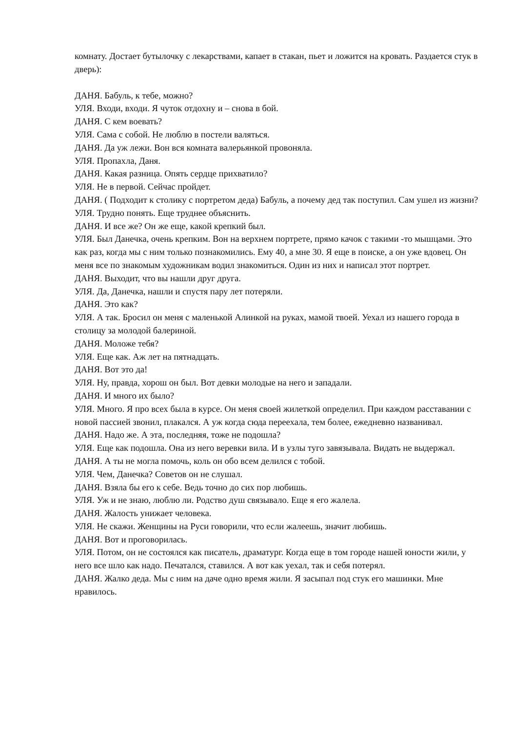комнату. Достает бутылочку с лекарствами, капает в стакан, пьет и ложится на кровать. Раздается стук в дверь):
ДАНЯ. Бабуль, к тебе, можно?
УЛЯ. Входи, входи. Я чуток отдохну и – снова в бой.
ДАНЯ. С кем воевать?
УЛЯ. Сама с собой. Не люблю в постели валяться.
ДАНЯ. Да уж лежи. Вон вся комната валерьянкой провоняла.
УЛЯ. Пропахла, Даня.
ДАНЯ. Какая разница. Опять сердце прихватило?
УЛЯ. Не в первой. Сейчас пройдет.
ДАНЯ. ( Подходит к столику с портретом деда) Бабуль, а почему дед так поступил. Сам ушел из жизни?
УЛЯ. Трудно понять. Еще труднее объяснить.
ДАНЯ. И все же? Он же еще, какой крепкий был.
УЛЯ. Был Данечка, очень крепким. Вон на верхнем портрете, прямо качок с такими -то мышцами. Это как раз, когда мы с ним только познакомились. Ему 40, а мне 30. Я еще в поиске, а он уже вдовец. Он меня все по знакомым художникам водил знакомиться. Один из них и написал этот портрет.
ДАНЯ. Выходит, что вы нашли друг друга.
УЛЯ. Да, Данечка, нашли и спустя пару лет потеряли.
ДАНЯ. Это как?
УЛЯ. А так. Бросил он меня с маленькой Алинкой на руках, мамой твоей. Уехал из нашего города в столицу за молодой балериной.
ДАНЯ. Моложе тебя?
УЛЯ. Еще как. Аж лет на пятнадцать.
ДАНЯ. Вот это да!
УЛЯ. Ну, правда, хорош он был. Вот девки молодые на него и западали.
ДАНЯ. И много их было?
УЛЯ. Много. Я про всех была в курсе. Он меня своей жилеткой определил. При каждом расставании с новой пассией звонил, плакался. А уж когда сюда переехала, тем более, ежедневно названивал.
ДАНЯ. Надо же. А эта, последняя, тоже не подошла?
УЛЯ. Еще как подошла. Она из него веревки вила. И в узлы туго завязывала. Видать не выдержал.
ДАНЯ. А ты не могла помочь, коль он обо всем делился с тобой.
УЛЯ. Чем, Данечка? Советов он не слушал.
ДАНЯ. Взяла бы его к себе. Ведь точно до сих пор любишь.
УЛЯ. Уж и не знаю, люблю ли. Родство душ связывало. Еще я его жалела.
ДАНЯ. Жалость унижает человека.
УЛЯ. Не скажи. Женщины на Руси говорили, что если жалеешь, значит любишь.
ДАНЯ. Вот и проговорилась.
УЛЯ. Потом, он не состоялся как писатель, драматург. Когда еще в том городе нашей юности жили, у него все шло как надо. Печатался, ставился. А вот как уехал, так и себя потерял.
ДАНЯ. Жалко деда. Мы с ним на даче одно время жили. Я засыпал под стук его машинки. Мне нравилось.